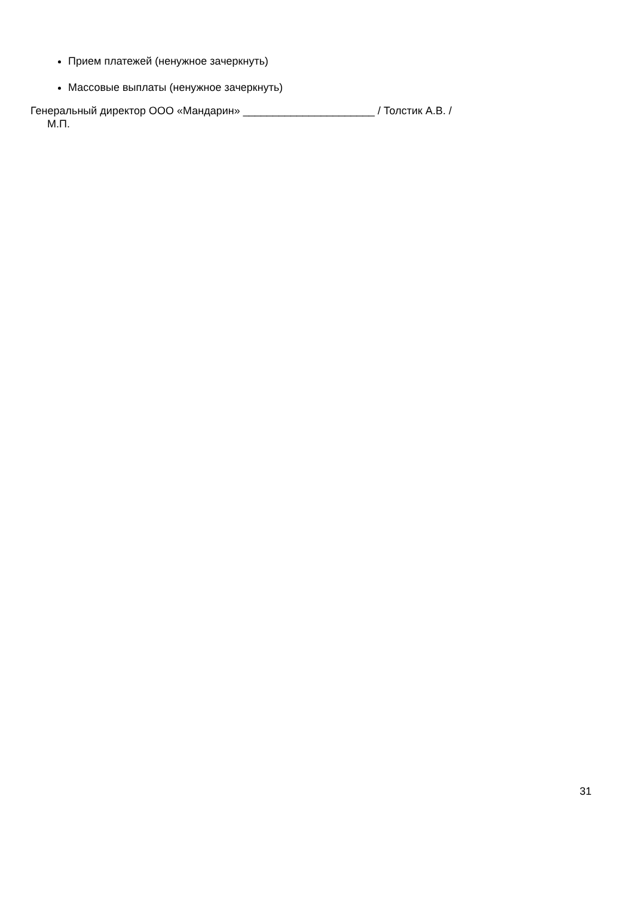Прием платежей (ненужное зачеркнуть)
Массовые выплаты (ненужное зачеркнуть)
Генеральный директор ООО «Мандарин» ______________________ / Толстик А.В. /
М.П.
31